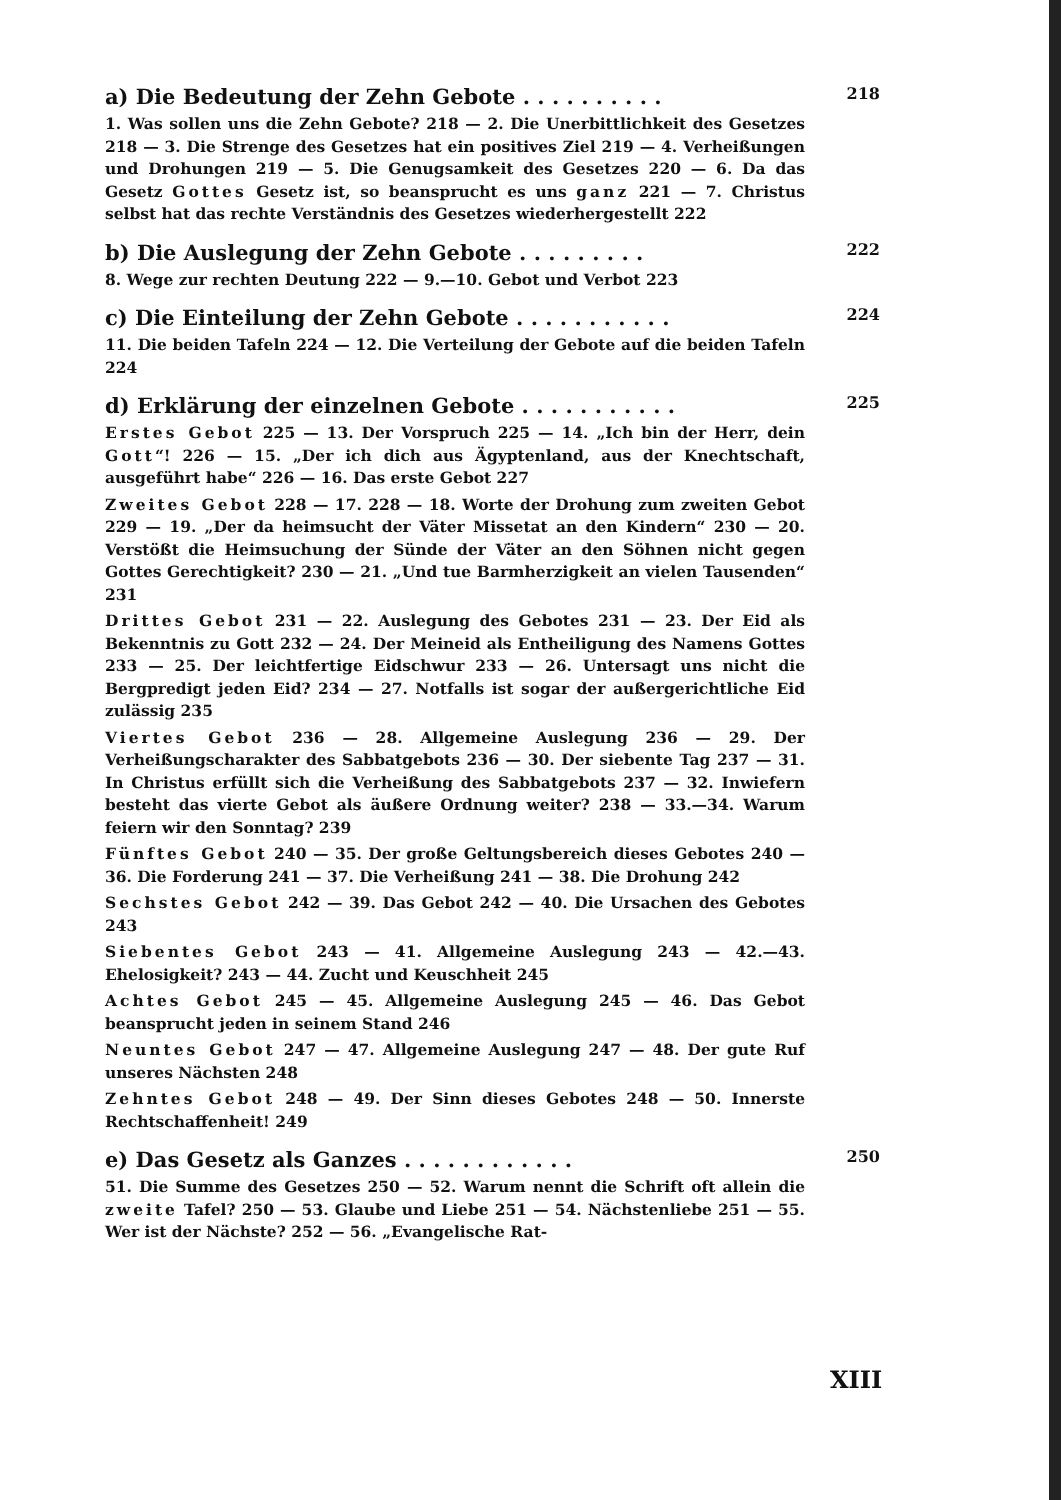a) Die Bedeutung der Zehn Gebote . . . . . . . . . . 218
1. Was sollen uns die Zehn Gebote? 218 — 2. Die Unerbittlichkeit des Gesetzes 218 — 3. Die Strenge des Gesetzes hat ein positives Ziel 219 — 4. Verheißungen und Drohungen 219 — 5. Die Genugsamkeit des Gesetzes 220 — 6. Da das Gesetz Gottes Gesetz ist, so beansprucht es uns ganz 221 — 7. Christus selbst hat das rechte Verständnis des Gesetzes wiederhergestellt 222
b) Die Auslegung der Zehn Gebote . . . . . . . . . 222
8. Wege zur rechten Deutung 222 — 9.—10. Gebot und Verbot 223
c) Die Einteilung der Zehn Gebote . . . . . . . . . . . 224
11. Die beiden Tafeln 224 — 12. Die Verteilung der Gebote auf die beiden Tafeln 224
d) Erklärung der einzelnen Gebote . . . . . . . . . . . 225
Erstes Gebot 225 — 13. Der Vorspruch 225 — 14. „Ich bin der Herr, dein Gott“! 226 — 15. „Der ich dich aus Ägyptenland, aus der Knechtschaft, ausgeführt habe“ 226 — 16. Das erste Gebot 227
Zweites Gebot 228 — 17. 228 — 18. Worte der Drohung zum zweiten Gebot 229 — 19. „Der da heimsucht der Väter Missetat an den Kindern“ 230 — 20. Verstößt die Heimsuchung der Sünde der Väter an den Söhnen nicht gegen Gottes Gerechtigkeit? 230 — 21. „Und tue Barmherzigkeit an vielen Tausenden“ 231
Drittes Gebot 231 — 22. Auslegung des Gebotes 231 — 23. Der Eid als Bekenntnis zu Gott 232 — 24. Der Meineid als Entheiligung des Namens Gottes 233 — 25. Der leichtfertige Eidschwur 233 — 26. Untersagt uns nicht die Bergpredigt jeden Eid? 234 — 27. Notfalls ist sogar der außergerichtliche Eid zulässig 235
Viertes Gebot 236 — 28. Allgemeine Auslegung 236 — 29. Der Verheißungscharakter des Sabbatgebots 236 — 30. Der siebente Tag 237 — 31. In Christus erfüllt sich die Verheißung des Sabbatgebots 237 — 32. Inwiefern besteht das vierte Gebot als äußere Ordnung weiter? 238 — 33.—34. Warum feiern wir den Sonntag? 239
Fünftes Gebot 240 — 35. Der große Geltungsbereich dieses Gebotes 240 — 36. Die Forderung 241 — 37. Die Verheißung 241 — 38. Die Drohung 242
Sechstes Gebot 242 — 39. Das Gebot 242 — 40. Die Ursachen des Gebotes 243
Siebentes Gebot 243 — 41. Allgemeine Auslegung 243 — 42.—43. Ehelosigkeit? 243 — 44. Zucht und Keuschheit 245
Achtes Gebot 245 — 45. Allgemeine Auslegung 245 — 46. Das Gebot beansprucht jeden in seinem Stand 246
Neuntes Gebot 247 — 47. Allgemeine Auslegung 247 — 48. Der gute Ruf unseres Nächsten 248
Zehntes Gebot 248 — 49. Der Sinn dieses Gebotes 248 — 50. Innerste Rechtschaffenheit! 249
e) Das Gesetz als Ganzes . . . . . . . . . . . . 250
51. Die Summe des Gesetzes 250 — 52. Warum nennt die Schrift oft allein die zweite Tafel? 250 — 53. Glaube und Liebe 251 — 54. Nächstenliebe 251 — 55. Wer ist der Nächste? 252 — 56. „Evangelische Rat-
XIII